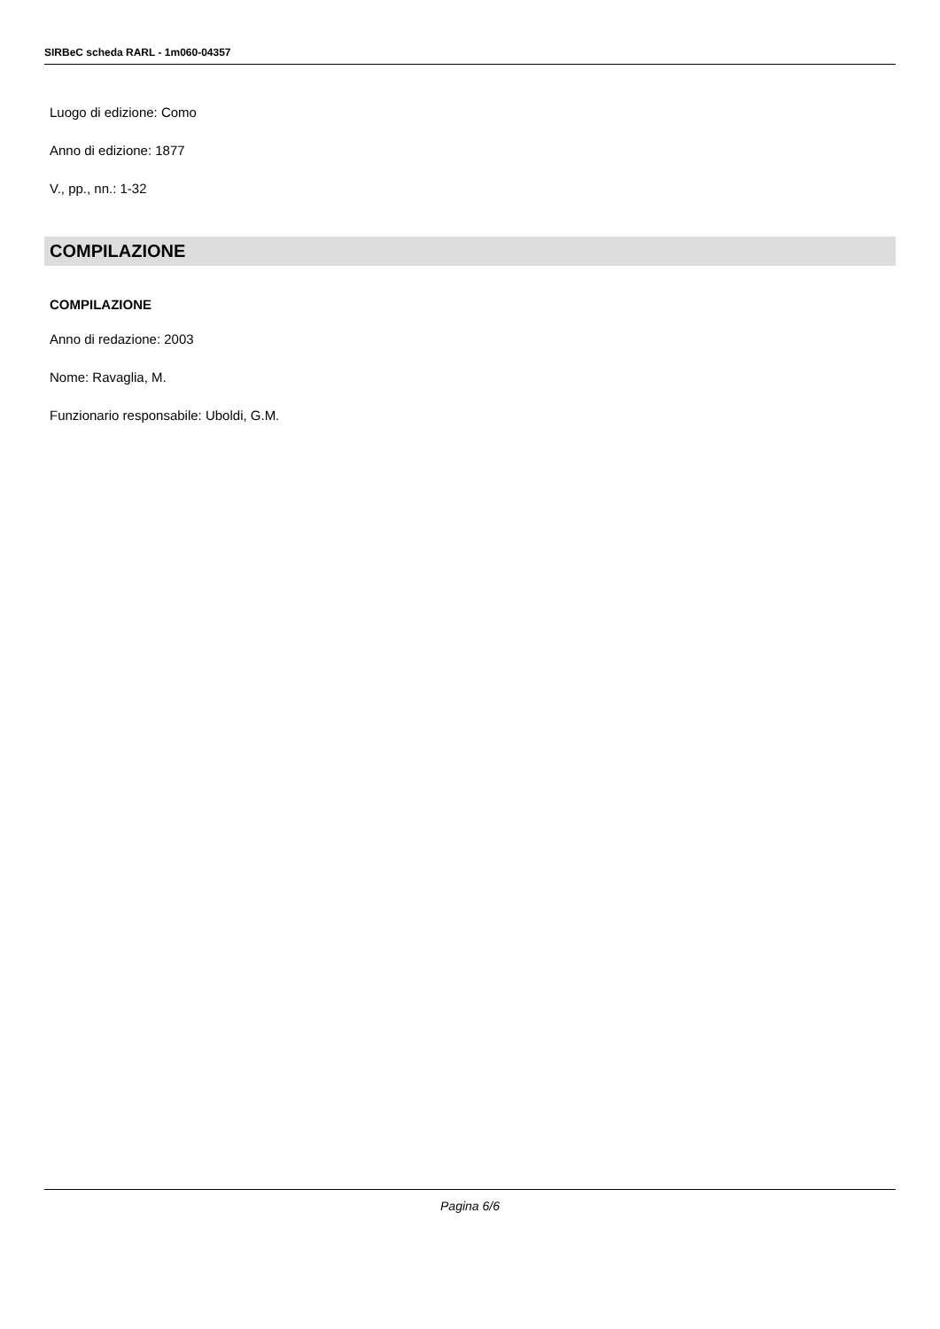SIRBeC scheda RARL - 1m060-04357
Luogo di edizione: Como
Anno di edizione: 1877
V., pp., nn.: 1-32
COMPILAZIONE
COMPILAZIONE
Anno di redazione: 2003
Nome: Ravaglia, M.
Funzionario responsabile: Uboldi, G.M.
Pagina 6/6